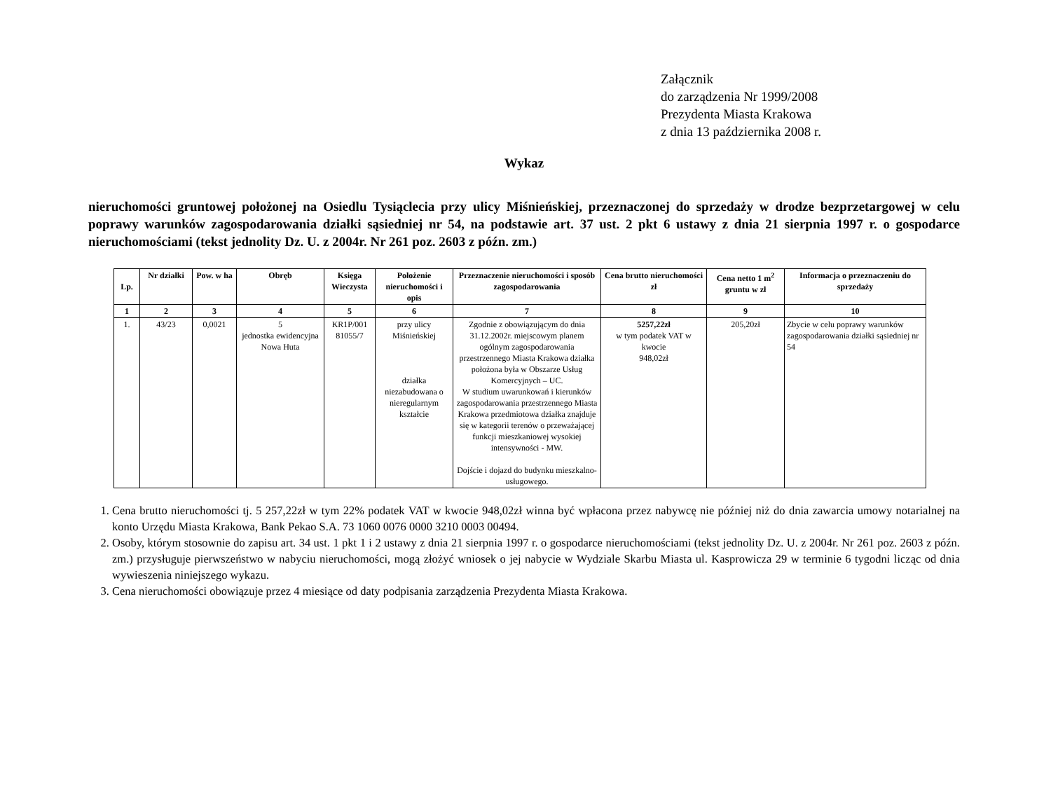Załącznik
do zarządzenia Nr 1999/2008
Prezydenta Miasta Krakowa
z dnia 13 października 2008 r.
Wykaz
nieruchomości gruntowej położonej na Osiedlu Tysiąclecia przy ulicy Miśnieńskiej, przeznaczonej do sprzedaży w drodze bezprzetargowej w celu poprawy warunków zagospodarowania działki sąsiedniej nr 54, na podstawie art. 37 ust. 2 pkt 6 ustawy z dnia 21 sierpnia 1997 r. o gospodarce nieruchomościami (tekst jednolity Dz. U. z 2004r. Nr 261 poz. 2603 z późn. zm.)
| Lp. | Nr działki | Pow. w ha | Obręb | Księga Wieczysta | Położenie nieruchomości i opis | Przeznaczenie nieruchomości i sposób zagospodarowania | Cena brutto nieruchomości zł | Cena netto 1 m<sup>2</sup> gruntu w zł | Informacja o przeznaczeniu do sprzedaży |
| --- | --- | --- | --- | --- | --- | --- | --- | --- | --- |
| 1 | 2 | 3 | 4 | 5 | 6 | 7 | 8 | 9 | 10 |
| 1. | 43/23 | 0,0021 | 5 jednostka ewidencyjna Nowa Huta | KR1P/001 81055/7 | przy ulicy Miśnieńskiej działka niezabudowana o nieregularnym kształcie | Zgodnie z obowiązującym do dnia 31.12.2002r. miejscowym planem ogólnym zagospodarowania przestrzennego Miasta Krakowa działka położona była w Obszarze Usług Komercyjnych – UC. W studium uwarunkowań i kierunków zagospodarowania przestrzennego Miasta Krakowa przedmiotowa działka znajduje się w kategorii terenów o przeważającej funkcji mieszkaniowej wysokiej intensywności - MW. Dojście i dojazd do budynku mieszkalno-usługowego. | 5257,22zł w tym podatek VAT w kwocie 948,02zł | 205,20zł | Zbycie w celu poprawy warunków zagospodarowania działki sąsiedniej nr 54 |
1. Cena brutto nieruchomości tj. 5 257,22zł w tym 22% podatek VAT w kwocie 948,02zł winna być wpłacona przez nabywcę nie później niż do dnia zawarcia umowy notarialnej na konto Urzędu Miasta Krakowa, Bank Pekao S.A. 73 1060 0076 0000 3210 0003 00494.
2. Osoby, którym stosownie do zapisu art. 34 ust. 1 pkt 1 i 2 ustawy z dnia 21 sierpnia 1997 r. o gospodarce nieruchomościami (tekst jednolity Dz. U. z 2004r. Nr 261 poz. 2603 z późn. zm.) przysługuje pierwszeństwo w nabyciu nieruchomości, mogą złożyć wniosek o jej nabycie w Wydziale Skarbu Miasta ul. Kasprowicza 29 w terminie 6 tygodni licząc od dnia wywieszenia niniejszego wykazu.
3. Cena nieruchomości obowiązuje przez 4 miesiące od daty podpisania zarządzenia Prezydenta Miasta Krakowa.